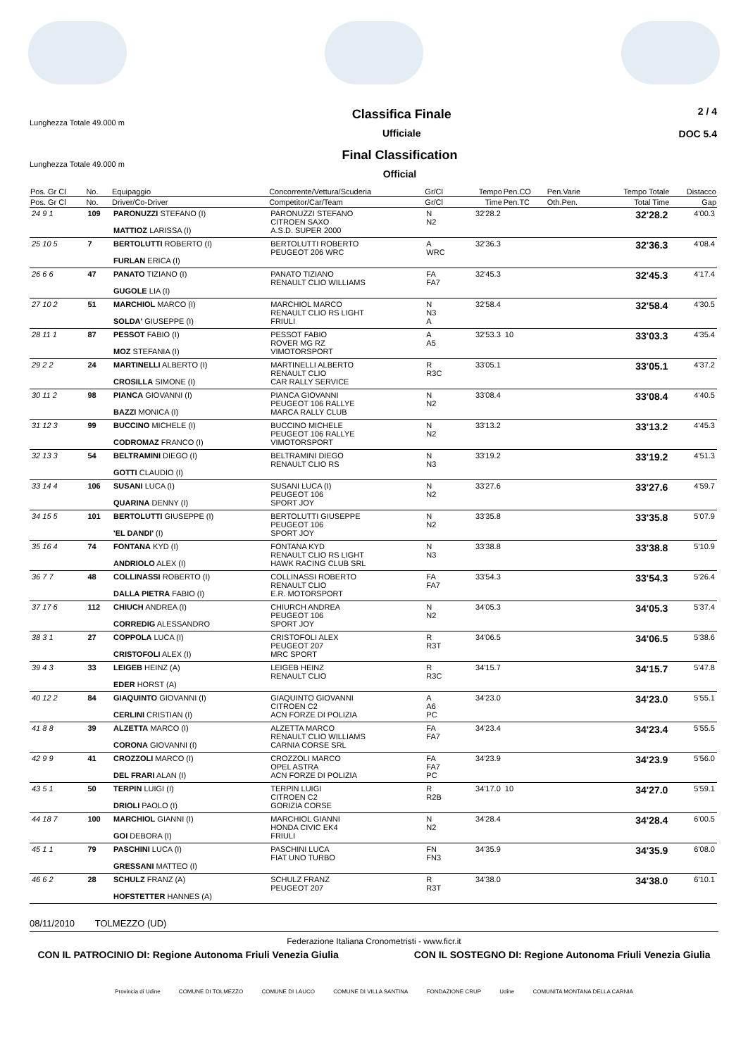Lunghezza Totale 49.000 m
Classifica Finale
Ufficiale
2 / 4
DOC 5.4
Lunghezza Totale 49.000 m
Final Classification
Official
| Pos. Gr Cl | No. | Equipaggio | Concorrente/Vettura/Scuderia | Gr/Cl | Tempo | Pen.CO | Pen.Varie | Tempo Totale | Distacco |
| --- | --- | --- | --- | --- | --- | --- | --- | --- | --- |
| Pos. Gr Cl | No. | Driver/Co-Driver | Competitor/Car/Team | Gr/Cl | Time | Pen.TC | Oth.Pen. | Total Time | Gap |
| 24 9 1 | 109 | PARONUZZI STEFANO (I) MATTIOZ LARISSA (I) | PARONUZZI STEFANO CITROEN SAXO A.S.D. SUPER 2000 | N N2 | 32'28.2 | | | 32'28.2 | 4'00.3 |
| 25 10 5 | 7 | BERTOLUTTI ROBERTO (I) FURLAN ERICA (I) | BERTOLUTTI ROBERTO PEUGEOT 206 WRC | A WRC | 32'36.3 | | | 32'36.3 | 4'08.4 |
| 26 6 6 | 47 | PANATO TIZIANO (I) GUGOLE LIA (I) | PANATO TIZIANO RENAULT CLIO WILLIAMS | FA FA7 | 32'45.3 | | | 32'45.3 | 4'17.4 |
| 27 10 2 | 51 | MARCHIOL MARCO (I) SOLDA' GIUSEPPE (I) | MARCHIOL MARCO RENAULT CLIO RS LIGHT FRIULI | N N3 A | 32'58.4 | | | 32'58.4 | 4'30.5 |
| 28 11 1 | 87 | PESSOT FABIO (I) MOZ STEFANIA (I) | PESSOT FABIO ROVER MG RZ VIMOTORSPORT | A A5 | 32'53.3 | 10 | | 33'03.3 | 4'35.4 |
| 29 2 2 | 24 | MARTINELLI ALBERTO (I) CROSILLA SIMONE (I) | MARTINELLI ALBERTO RENAULT CLIO CAR RALLY SERVICE | R R3C | 33'05.1 | | | 33'05.1 | 4'37.2 |
| 30 11 2 | 98 | PIANCA GIOVANNI (I) BAZZI MONICA (I) | PIANCA GIOVANNI PEUGEOT 106 RALLYE MARCA RALLY CLUB | N N2 | 33'08.4 | | | 33'08.4 | 4'40.5 |
| 31 12 3 | 99 | BUCCINO MICHELE (I) CODROMAZ FRANCO (I) | BUCCINO MICHELE PEUGEOT 106 RALLYE VIMOTORSPORT | N N2 | 33'13.2 | | | 33'13.2 | 4'45.3 |
| 32 13 3 | 54 | BELTRAMINI DIEGO (I) GOTTI CLAUDIO (I) | BELTRAMINI DIEGO RENAULT CLIO RS | N N3 | 33'19.2 | | | 33'19.2 | 4'51.3 |
| 33 14 4 | 106 | SUSANI LUCA (I) QUARINA DENNY (I) | SUSANI LUCA (I) PEUGEOT 106 SPORT JOY | N N2 | 33'27.6 | | | 33'27.6 | 4'59.7 |
| 34 15 5 | 101 | BERTOLUTTI GIUSEPPE (I) 'EL DANDI' (I) | BERTOLUTTI GIUSEPPE PEUGEOT 106 SPORT JOY | N N2 | 33'35.8 | | | 33'35.8 | 5'07.9 |
| 35 16 4 | 74 | FONTANA KYD (I) ANDRIOLO ALEX (I) | FONTANA KYD RENAULT CLIO RS LIGHT HAWK RACING CLUB SRL | N N3 | 33'38.8 | | | 33'38.8 | 5'10.9 |
| 36 7 7 | 48 | COLLINASSI ROBERTO (I) DALLA PIETRA FABIO (I) | COLLINASSI ROBERTO RENAULT CLIO E.R. MOTORSPORT | FA FA7 | 33'54.3 | | | 33'54.3 | 5'26.4 |
| 37 17 6 | 112 | CHIUCH ANDREA (I) CORREDIG ALESSANDRO | CHIURCH ANDREA PEUGEOT 106 SPORT JOY | N N2 | 34'05.3 | | | 34'05.3 | 5'37.4 |
| 38 3 1 | 27 | COPPOLA LUCA (I) CRISTOFOLI ALEX (I) | CRISTOFOLI ALEX PEUGEOT 207 MRC SPORT | R R3T | 34'06.5 | | | 34'06.5 | 5'38.6 |
| 39 4 3 | 33 | LEIGEB HEINZ (A) EDER HORST (A) | LEIGEB HEINZ RENAULT CLIO | R R3C | 34'15.7 | | | 34'15.7 | 5'47.8 |
| 40 12 2 | 84 | GIAQUINTO GIOVANNI (I) CERLINI CRISTIAN (I) | GIAQUINTO GIOVANNI CITROEN C2 ACN FORZE DI POLIZIA | A A6 PC | 34'23.0 | | | 34'23.0 | 5'55.1 |
| 41 8 8 | 39 | ALZETTA MARCO (I) CORONA GIOVANNI (I) | ALZETTA MARCO RENAULT CLIO WILLIAMS CARNIA CORSE SRL | FA FA7 | 34'23.4 | | | 34'23.4 | 5'55.5 |
| 42 9 9 | 41 | CROZZOLI MARCO (I) DEL FRARI ALAN (I) | CROZZOLI MARCO OPEL ASTRA ACN FORZE DI POLIZIA | FA FA7 PC | 34'23.9 | | | 34'23.9 | 5'56.0 |
| 43 5 1 | 50 | TERPIN LUIGI (I) DRIOLI PAOLO (I) | TERPIN LUIGI CITROEN C2 GORIZIA CORSE | R R2B | 34'17.0 | 10 | | 34'27.0 | 5'59.1 |
| 44 18 7 | 100 | MARCHIOL GIANNI (I) GOI DEBORA (I) | MARCHIOL GIANNI HONDA CIVIC EK4 FRIULI | N N2 | 34'28.4 | | | 34'28.4 | 6'00.5 |
| 45 1 1 | 79 | PASCHINI LUCA (I) GRESSANI MATTEO (I) | PASCHINI LUCA FIAT UNO TURBO | FN FN3 | 34'35.9 | | | 34'35.9 | 6'08.0 |
| 46 6 2 | 28 | SCHULZ FRANZ (A) HOFSTETTER HANNES (A) | SCHULZ FRANZ PEUGEOT 207 | R R3T | 34'38.0 | | | 34'38.0 | 6'10.1 |
08/11/2010 TOLMEZZO (UD)
Federazione Italiana Cronometristi - www.ficr.it
CON IL PATROCINIO DI: Regione Autonoma Friuli Venezia Giulia CON IL SOSTEGNO DI: Regione Autonoma Friuli Venezia Giulia
Provincia di Udine COMUNE DI TOLMEZZO COMUNE DI LAUCO COMUNE DI VILLA SANTINA FONDAZIONE CRUP Udine COMUNITA MONTANA DELLA CARNIA